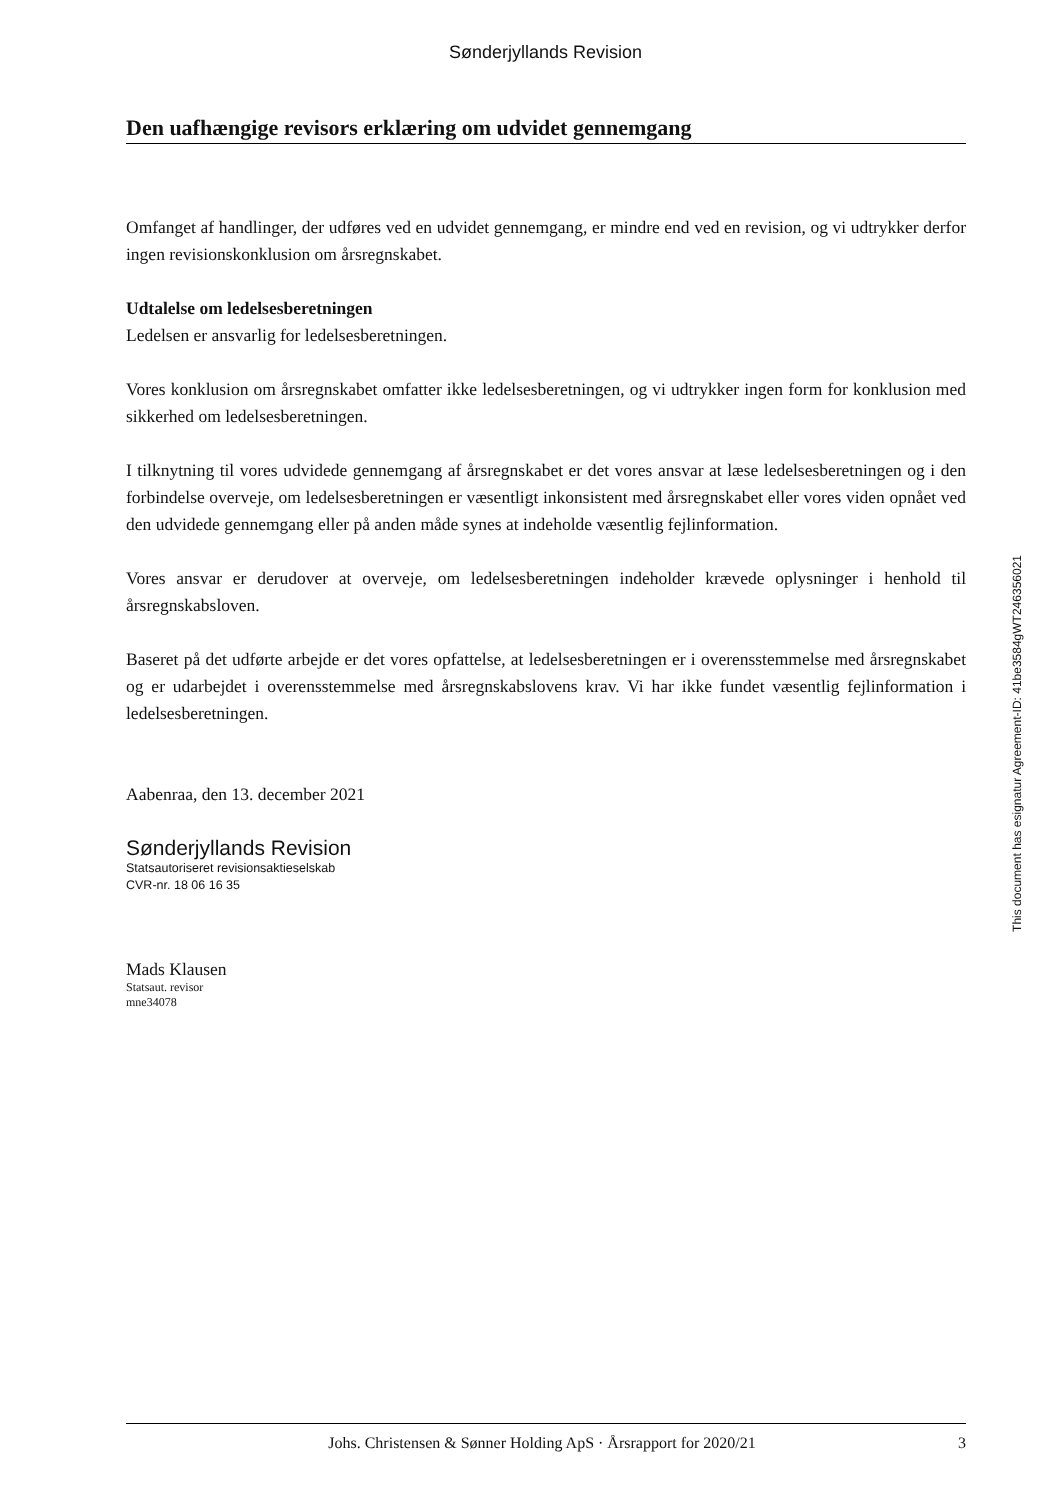Sønderjyllands Revision
Den uafhængige revisors erklæring om udvidet gennemgang
Omfanget af handlinger, der udføres ved en udvidet gennemgang, er mindre end ved en revision, og vi udtrykker derfor ingen revisionskonklusion om årsregnskabet.
Udtalelse om ledelsesberetningen
Ledelsen er ansvarlig for ledelsesberetningen.
Vores konklusion om årsregnskabet omfatter ikke ledelsesberetningen, og vi udtrykker ingen form for konklusion med sikkerhed om ledelsesberetningen.
I tilknytning til vores udvidede gennemgang af årsregnskabet er det vores ansvar at læse ledelsesberetningen og i den forbindelse overveje, om ledelsesberetningen er væsentligt inkonsistent med årsregnskabet eller vores viden opnået ved den udvidede gennemgang eller på anden måde synes at indeholde væsentlig fejlinformation.
Vores ansvar er derudover at overveje, om ledelsesberetningen indeholder krævede oplysninger i henhold til årsregnskabsloven.
Baseret på det udførte arbejde er det vores opfattelse, at ledelsesberetningen er i overensstemmelse med årsregnskabet og er udarbejdet i overensstemmelse med årsregnskabslovens krav. Vi har ikke fundet væsentlig fejlinformation i ledelsesberetningen.
Aabenraa, den 13. december 2021
Sønderjyllands Revision
Statsautoriseret revisionsaktieselskab
CVR-nr. 18 06 16 35
Mads Klausen
Statsaut. revisor
mne34078
This document has esignatur Agreement-ID: 41be3584gWT246356021
Johs. Christensen & Sønner Holding ApS · Årsrapport for 2020/21 3